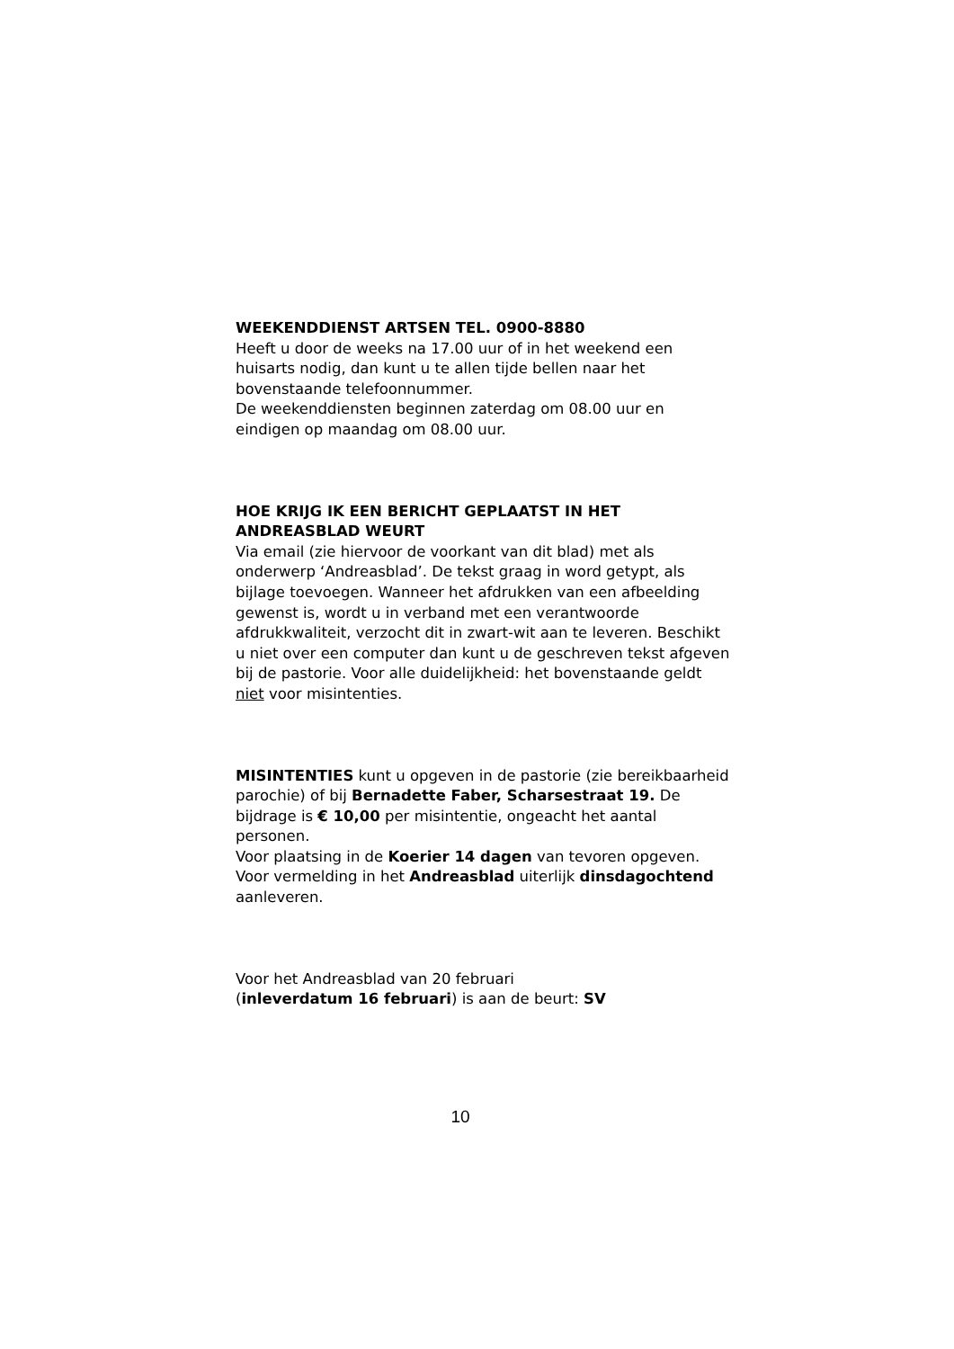WEEKENDDIENST ARTSEN TEL. 0900-8880
Heeft u door de weeks na 17.00 uur of in het weekend een huisarts nodig, dan kunt u te allen tijde bellen naar het bovenstaande telefoonnummer.
De weekenddiensten beginnen zaterdag om 08.00 uur en eindigen op maandag om 08.00 uur.
HOE KRIJG IK EEN BERICHT GEPLAATST IN HET ANDREASBLAD WEURT
Via email (zie hiervoor de voorkant van dit blad) met als onderwerp ‘Andreasblad’. De tekst graag in word getypt, als bijlage toevoegen. Wanneer het afdrukken van een afbeelding gewenst is, wordt u in verband met een verantwoorde afdrukkwaliteit, verzocht dit in zwart-wit aan te leveren. Beschikt u niet over een computer dan kunt u de geschreven tekst afgeven bij de pastorie. Voor alle duidelijkheid: het bovenstaande geldt niet voor misintenties.
MISINTENTIES kunt u opgeven in de pastorie (zie bereikbaarheid parochie) of bij Bernadette Faber, Scharsestraat 19. De bijdrage is € 10,00 per misintentie, ongeacht het aantal personen.
Voor plaatsing in de Koerier 14 dagen van tevoren opgeven. Voor vermelding in het Andreasblad uiterlijk dinsdagochtend aanleveren.
Voor het Andreasblad van 20 februari
(inleverdatum 16 februari) is aan de beurt: SV
10